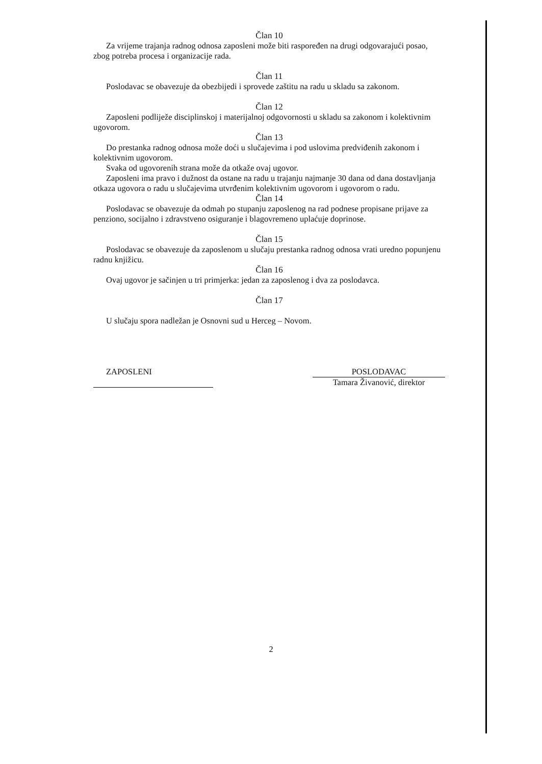Član 10
Za vrijeme trajanja radnog odnosa zaposleni može biti raspoređen na drugi odgovarajući posao, zbog potreba procesa i organizacije rada.
Član 11
Poslodavac se obavezuje da obezbijedi i sprovede zaštitu na radu u skladu sa zakonom.
Član 12
Zaposleni podliježe disciplinskoj i materijalnoj odgovornosti u skladu sa zakonom i kolektivnim ugovorom.
Član 13
Do prestanka radnog odnosa može doći u slučajevima i pod uslovima predviđenih zakonom i kolektivnim ugovorom.
Svaka od ugovorenih strana može da otkaže ovaj ugovor.
Zaposleni ima pravo i dužnost da ostane na radu u trajanju najmanje 30 dana od dana dostavljanja otkaza ugovora o radu u slučajevima utvrđenim kolektivnim ugovorom i ugovorom o radu.
Član 14
Poslodavac se obavezuje da odmah po stupanju zaposlenog na rad podnese propisane prijave za penziono, socijalno i zdravstveno osiguranje i blagovremeno uplaćuje doprinose.
Član 15
Poslodavac se obavezuje da zaposlenom u slučaju prestanka radnog odnosa vrati uredno popunjenu radnu knjižicu.
Član 16
Ovaj ugovor je sačinjen u tri primjerka: jedan za zaposlenog i dva za poslodavca.
Član 17
U slučaju spora nadležan je Osnovni sud u Herceg – Novom.
ZAPOSLENI POSLODAVAC
Tamara Živanović, direktor
2